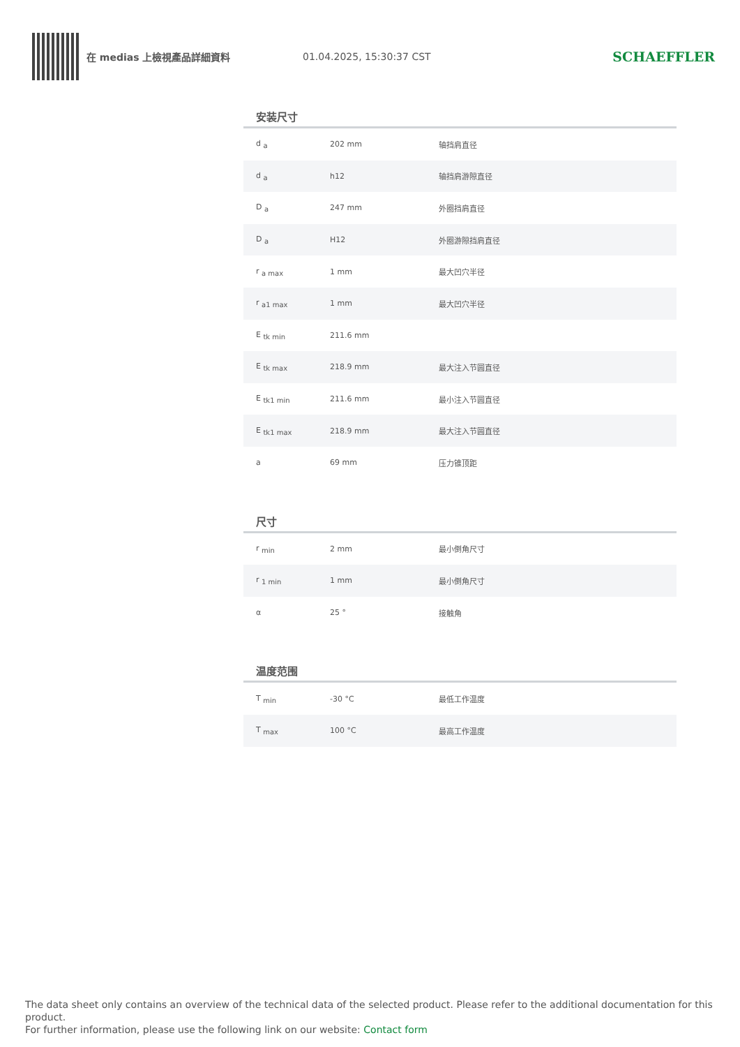在 medias 上檢視產品詳細資料 01.04.2025, 15:30:37 CST
SCHAEFFLER
安装尺寸
| d <sub>a</sub> | 202 mm | 轴挡肩直径 |
| d <sub>a</sub> | h12 | 轴挡肩游隙直径 |
| D <sub>a</sub> | 247 mm | 外圈挡肩直径 |
| D <sub>a</sub> | H12 | 外圈游隙挡肩直径 |
| r <sub>a max</sub> | 1 mm | 最大凹穴半径 |
| r <sub>a1 max</sub> | 1 mm | 最大凹穴半径 |
| E <sub>tk min</sub> | 211.6 mm | |
| E <sub>tk max</sub> | 218.9 mm | 最大注入节圆直径 |
| E <sub>tk1 min</sub> | 211.6 mm | 最小注入节圆直径 |
| E <sub>tk1 max</sub> | 218.9 mm | 最大注入节圆直径 |
| a | 69 mm | 压力锥顶距 |
尺寸
| r <sub>min</sub> | 2 mm | 最小倒角尺寸 |
| r <sub>1 min</sub> | 1 mm | 最小倒角尺寸 |
| α | 25 ° | 接触角 |
温度范围
| T <sub>min</sub> | -30 °C | 最低工作温度 |
| T <sub>max</sub> | 100 °C | 最高工作温度 |
The data sheet only contains an overview of the technical data of the selected product. Please refer to the additional documentation for this product.
For further information, please use the following link on our website: Contact form